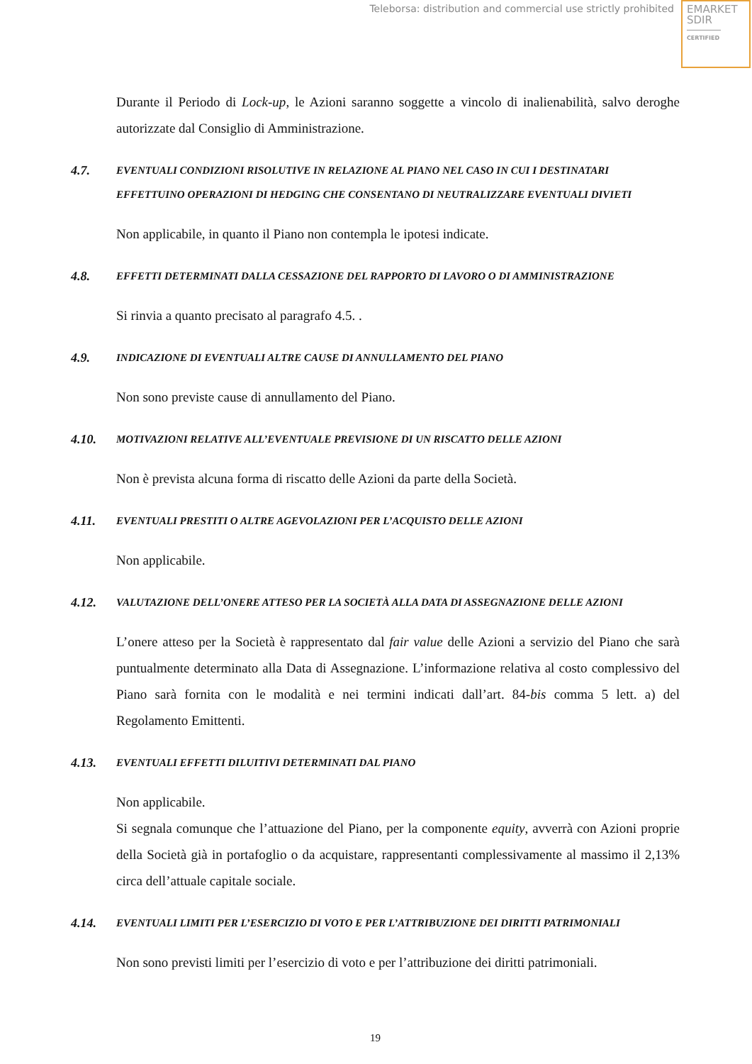Teleborsa: distribution and commercial use strictly prohibited
EMARKET
SDIR
CERTIFIED
Durante il Periodo di Lock-up, le Azioni saranno soggette a vincolo di inalienabilità, salvo deroghe autorizzate dal Consiglio di Amministrazione.
4.7. EVENTUALI CONDIZIONI RISOLUTIVE IN RELAZIONE AL PIANO NEL CASO IN CUI I DESTINATARI EFFETTUINO OPERAZIONI DI HEDGING CHE CONSENTANO DI NEUTRALIZZARE EVENTUALI DIVIETI
Non applicabile, in quanto il Piano non contempla le ipotesi indicate.
4.8. EFFETTI DETERMINATI DALLA CESSAZIONE DEL RAPPORTO DI LAVORO O DI AMMINISTRAZIONE
Si rinvia a quanto precisato al paragrafo 4.5. .
4.9. INDICAZIONE DI EVENTUALI ALTRE CAUSE DI ANNULLAMENTO DEL PIANO
Non sono previste cause di annullamento del Piano.
4.10. MOTIVAZIONI RELATIVE ALL’EVENTUALE PREVISIONE DI UN RISCATTO DELLE AZIONI
Non è prevista alcuna forma di riscatto delle Azioni da parte della Società.
4.11. EVENTUALI PRESTITI O ALTRE AGEVOLAZIONI PER L’ACQUISTO DELLE AZIONI
Non applicabile.
4.12. VALUTAZIONE DELL’ONERE ATTESO PER LA SOCIETÀ ALLA DATA DI ASSEGNAZIONE DELLE AZIONI
L’onere atteso per la Società è rappresentato dal fair value delle Azioni a servizio del Piano che sarà puntualmente determinato alla Data di Assegnazione. L’informazione relativa al costo complessivo del Piano sarà fornita con le modalità e nei termini indicati dall’art. 84-bis comma 5 lett. a) del Regolamento Emittenti.
4.13. EVENTUALI EFFETTI DILUITIVI DETERMINATI DAL PIANO
Non applicabile.
Si segnala comunque che l’attuazione del Piano, per la componente equity, avverrà con Azioni proprie della Società già in portafoglio o da acquistare, rappresentanti complessivamente al massimo il 2,13% circa dell’attuale capitale sociale.
4.14. EVENTUALI LIMITI PER L’ESERCIZIO DI VOTO E PER L’ATTRIBUZIONE DEI DIRITTI PATRIMONIALI
Non sono previsti limiti per l’esercizio di voto e per l’attribuzione dei diritti patrimoniali.
19